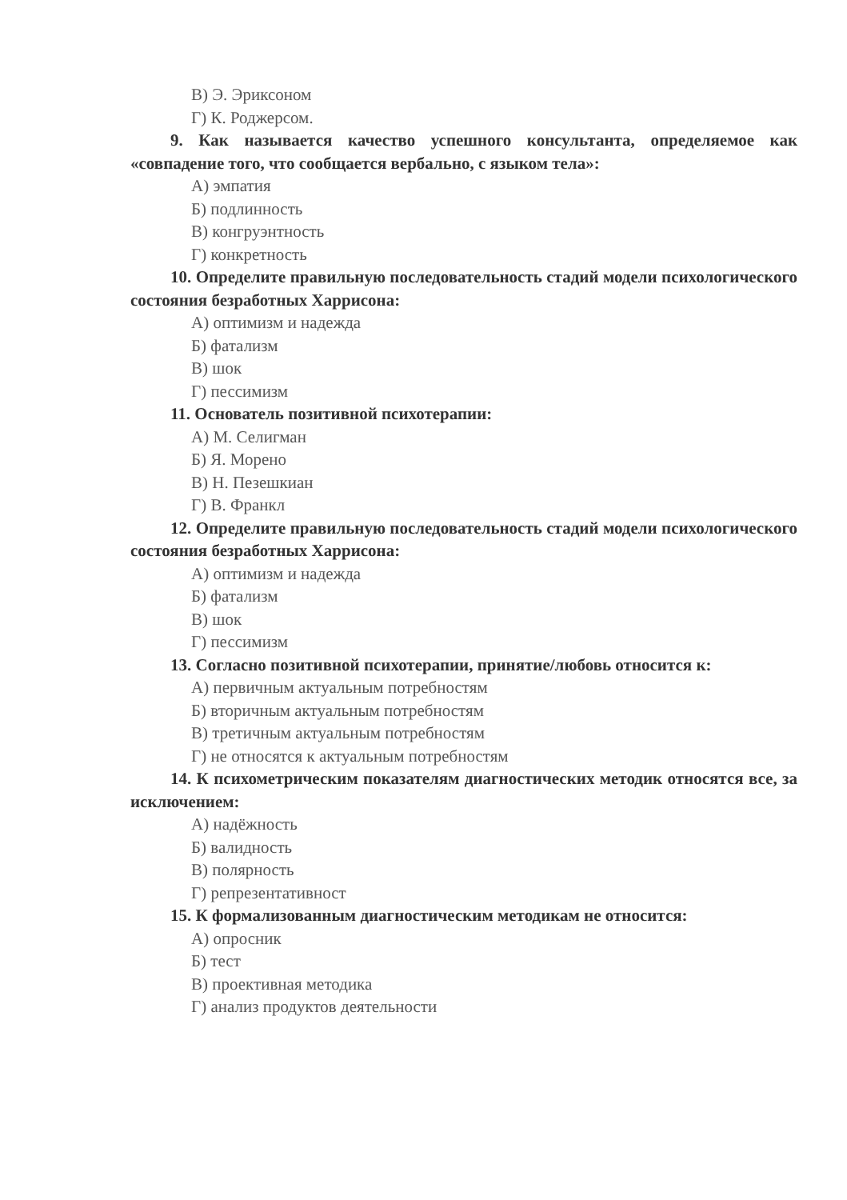В) Э. Эриксоном
Г) К. Роджерсом.
9. Как называется качество успешного консультанта, определяемое как «совпадение того, что сообщается вербально, с языком тела»:
А) эмпатия
Б) подлинность
В) конгруэнтность
Г) конкретность
10. Определите правильную последовательность стадий модели психологического состояния безработных Харрисона:
А) оптимизм и надежда
Б) фатализм
В) шок
Г) пессимизм
11. Основатель позитивной психотерапии:
А) М. Селигман
Б) Я. Морено
В) Н. Пезешкиан
Г) В. Франкл
12. Определите правильную последовательность стадий модели психологического состояния безработных Харрисона:
А) оптимизм и надежда
Б) фатализм
В) шок
Г) пессимизм
13. Согласно позитивной психотерапии, принятие/любовь относится к:
А) первичным актуальным потребностям
Б) вторичным актуальным потребностям
В) третичным актуальным потребностям
Г) не относятся к актуальным потребностям
14. К психометрическим показателям диагностических методик относятся все, за исключением:
А) надёжность
Б) валидность
В) полярность
Г) репрезентативност
15. К формализованным диагностическим методикам не относится:
А) опросник
Б) тест
В) проективная методика
Г) анализ продуктов деятельности